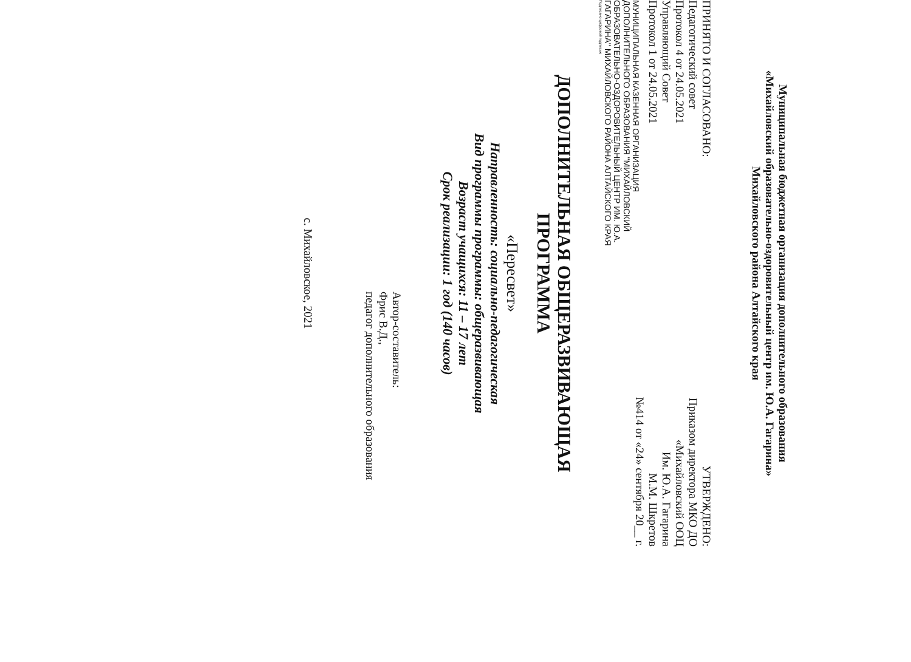Муниципальная бюджетная организация дополнительного образования
«Михайловский образовательно-оздоровительный центр им. Ю.А. Гагарина»
Михайловского района Алтайского края
ПРИНЯТО И СОГЛАСОВАНО:
Педагогический совет
Протокол 4 от 24.05.2021
Управляющий Совет
Протокол 1 от 24.05.2021
МУНИЦИПАЛЬНАЯ КАЗЕННАЯ ОРГАНИЗАЦИЯ ДОПОЛНИТЕЛЬНОГО ОБРАЗОВАНИЯ "МИХАЙЛОВСКИЙ ОБРАЗОВАТЕЛЬНО-ОЗДОРОВИТЕЛЬНЫЙ ЦЕНТР ИМ. Ю.А. ГАГАРИНА" МИХАЙЛОВСКОГО РАЙОНА АЛТАЙСКОГО КРАЯ
Подписано цифровой подписью
УТВЕРЖДЕНО:
Приказом директора МКО ДО
«Михайловский ООЦ
Им. Ю.А. Гагарина
М.М. Шкретов
№414 от «24» сентября 20__ г.
ДОПОЛНИТЕЛЬНАЯ ОБЩЕРАЗВИВАЮЩАЯ
ПРОГРАММА
«Пересвет»
Направленность: социально-педагогическая
Вид программы программы: общеразвивающая
Возраст учащихся: 11 – 17 лет
Срок реализации: 1 год (140 часов)
Автор-составитель:
Фрис В.Д.,
педагог дополнительного образования
с. Михайловское, 2021